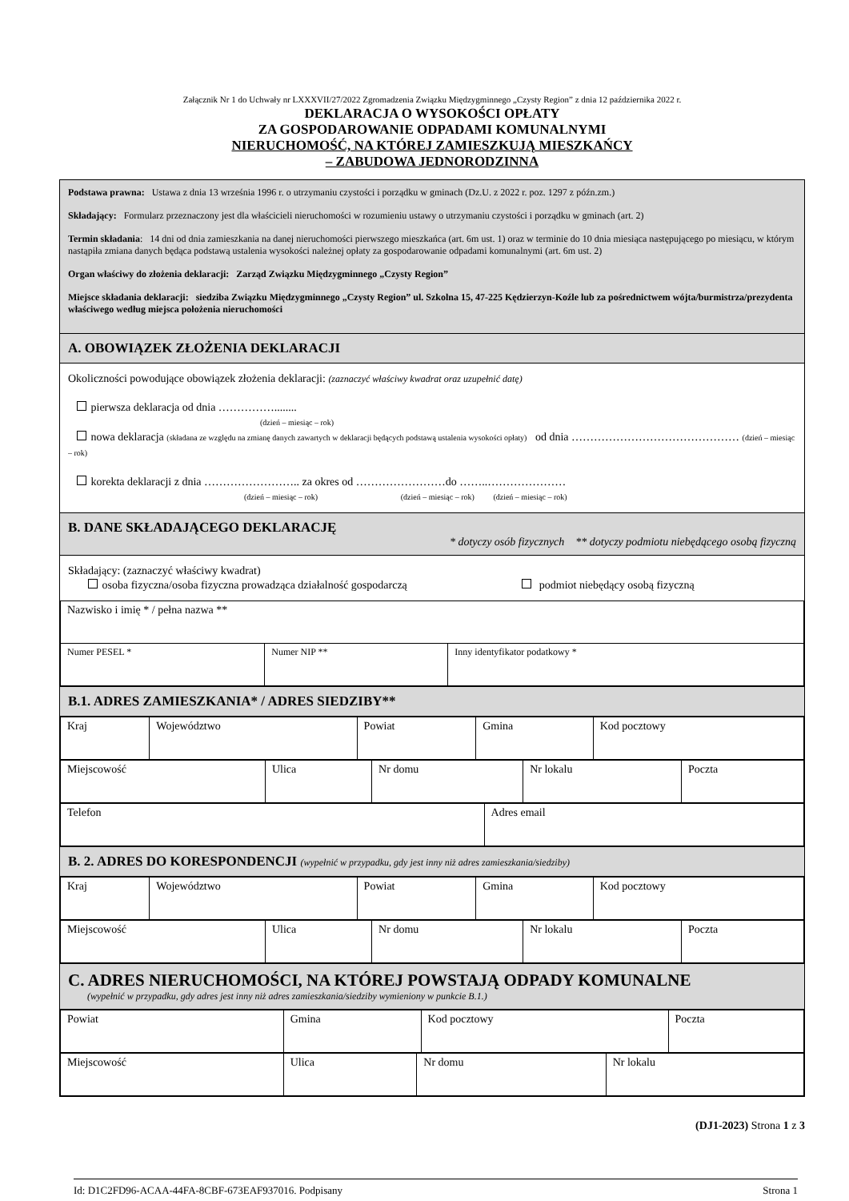Załącznik Nr 1 do Uchwały nr LXXXVII/27/2022 Zgromadzenia Związku Międzygminnego „Czysty Region” z dnia 12 października 2022 r.
DEKLARACJA O WYSOKOŚCI OPŁATY
ZA GOSPODAROWANIE ODPADAMI KOMUNALNYMI
NIERUCHOMOŚĆ, NA KTÓREJ ZAMIESZKUJĄ MIESZKAŃCY
– ZABUDOWA JEDNORODZINNA
Podstawa prawna: Ustawa z dnia 13 września 1996 r. o utrzymaniu czystości i porządku w gminach (Dz.U. z 2022 r. poz. 1297 z późn.zm.)
Składający: Formularz przeznaczony jest dla właścicieli nieruchomości w rozumieniu ustawy o utrzymaniu czystości i porządku w gminach (art. 2)
Termin składania: 14 dni od dnia zamieszkania na danej nieruchomości pierwszego mieszkańca (art. 6m ust. 1) oraz w terminie do 10 dnia miesiąca następującego po miesiącu, w którym nastąpiła zmiana danych będąca podstawą ustalenia wysokości należnej opłaty za gospodarowanie odpadami komunalnymi (art. 6m ust. 2)
Organ właściwy do złożenia deklaracji: Zarząd Związku Międzygminnego „Czysty Region”
Miejsce składania deklaracji: siedziba Związku Międzygminnego „Czysty Region” ul. Szkolna 15, 47-225 Kędzierzyn-Koźle lub za pośrednictwem wójta/burmistrza/prezydenta właściwego według miejsca położenia nieruchomości
A. OBOWIĄZEK ZŁOŻENIA DEKLARACJI
Okoliczności powodujące obowiązek złożenia deklaracji: (zaznaczyć właściwy kwadrat oraz uzupełnić datę)
pierwsza deklaracja od dnia ……………........
(dzień – miesiąc – rok)
nowa deklaracja (składana ze względu na zmianę danych zawartych w deklaracji będących podstawą ustalenia wysokości opłaty) od dnia ……………………………………… (dzień – miesiąc – rok)
korekta deklaracji z dnia …………………….. za okres od ……………………do ……..…………………
(dzień – miesiąc – rok) (dzień – miesiąc – rok) (dzień – miesiąc – rok)
B. DANE SKŁADAJĄCEGO DEKLARACJĘ
* dotyczy osób fizycznych ** dotyczy podmiotu niebędącego osobą fizyczną
Składający: (zaznaczyć właściwy kwadrat)
osoba fizyczna/osoba fizyczna prowadząca działalność gospodarczą podmiot niebędący osobą fizyczną
| Nazwisko i imię * / pełna nazwa ** | | |
| Numer PESEL * | Numer NIP ** | Inny identyfikator podatkowy * |
B.1. ADRES ZAMIESZKANIA* / ADRES SIEDZIBY**
| Kraj | Województwo | Powiat | Gmina | Kod pocztowy |
| Miejscowość | Ulica | Nr domu | Nr lokalu | Poczta |
| Telefon | Adres email |
B. 2. ADRES DO KORESPONDENCJI (wypełnić w przypadku, gdy jest inny niż adres zamieszkania/siedziby)
| Kraj | Województwo | Powiat | Gmina | Kod pocztowy |
| Miejscowość | Ulica | Nr domu | Nr lokalu | Poczta |
C. ADRES NIERUCHOMOŚCI, NA KTÓREJ POWSTAJĄ ODPADY KOMUNALNE
(wypełnić w przypadku, gdy adres jest inny niż adres zamieszkania/siedziby wymieniony w punkcie B.1.)
| Powiat | Gmina | Kod pocztowy | Poczta |
| Miejscowość | Ulica | Nr domu | Nr lokalu |
(DJ1-2023) Strona 1 z 3
Id: D1C2FD96-ACAA-44FA-8CBF-673EAF937016. Podpisany Strona 1